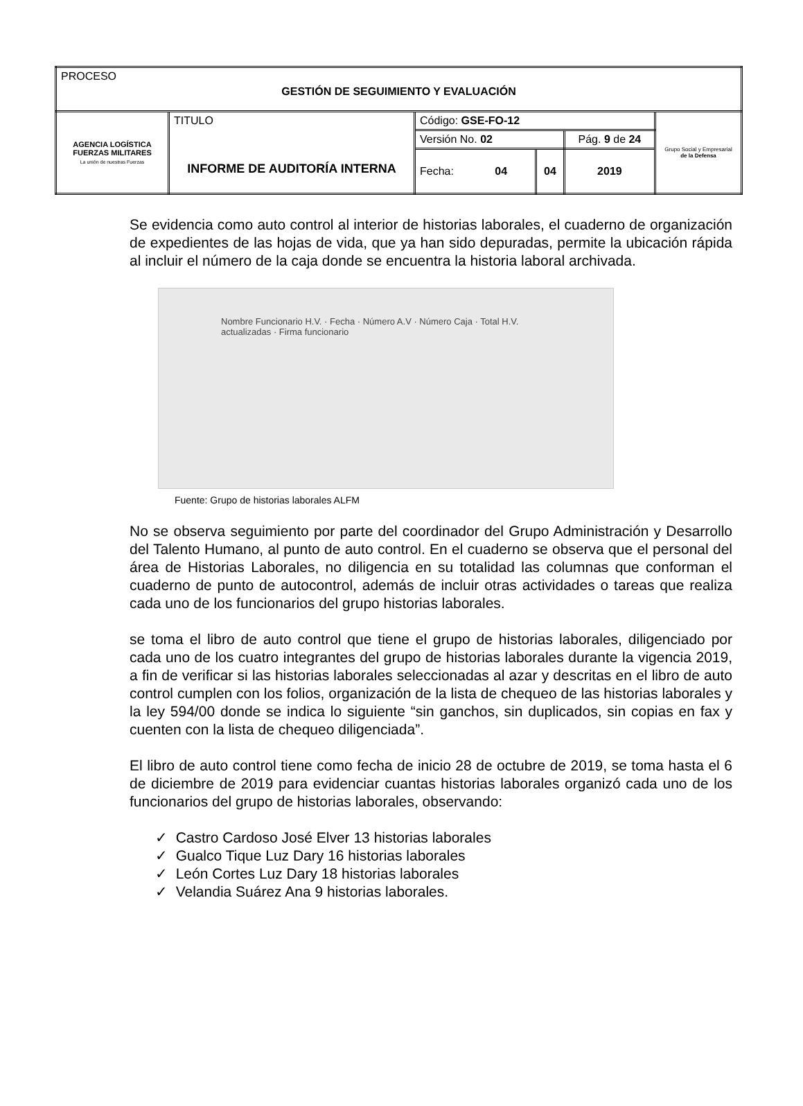| PROCESO GESTIÓN DE SEGUIMIENTO Y EVALUACIÓN | | | | | |
| AGENCIA LOGÍSTICA FUERZAS MILITARES La unión de nuestras Fuerzas | TITULO INFORME DE AUDITORÍA INTERNA | Código: GSE-FO-12 | | | Grupo Social y Empresarial de la Defensa |
| | | Versión No. 02 | | Pág. 9 de 24 | |
| | | Fecha: 04 | 04 | 2019 | |
Se evidencia como auto control al interior de historias laborales, el cuaderno de organización de expedientes de las hojas de vida, que ya han sido depuradas, permite la ubicación rápida al incluir el número de la caja donde se encuentra la historia laboral archivada.
Nombre Funcionario H.V. · Fecha · Número A.V · Número Caja · Total H.V. actualizadas · Firma funcionario
Fuente: Grupo de historias laborales ALFM
No se observa seguimiento por parte del coordinador del Grupo Administración y Desarrollo del Talento Humano, al punto de auto control. En el cuaderno se observa que el personal del área de Historias Laborales, no diligencia en su totalidad las columnas que conforman el cuaderno de punto de autocontrol, además de incluir otras actividades o tareas que realiza cada uno de los funcionarios del grupo historias laborales.
se toma el libro de auto control que tiene el grupo de historias laborales, diligenciado por cada uno de los cuatro integrantes del grupo de historias laborales durante la vigencia 2019, a fin de verificar si las historias laborales seleccionadas al azar y descritas en el libro de auto control cumplen con los folios, organización de la lista de chequeo de las historias laborales y la ley 594/00 donde se indica lo siguiente “sin ganchos, sin duplicados, sin copias en fax y cuenten con la lista de chequeo diligenciada”.
El libro de auto control tiene como fecha de inicio 28 de octubre de 2019, se toma hasta el 6 de diciembre de 2019 para evidenciar cuantas historias laborales organizó cada uno de los funcionarios del grupo de historias laborales, observando:
✓ Castro Cardoso José Elver 13 historias laborales
✓ Gualco Tique Luz Dary 16 historias laborales
✓ León Cortes Luz Dary 18 historias laborales
✓ Velandia Suárez Ana 9 historias laborales.